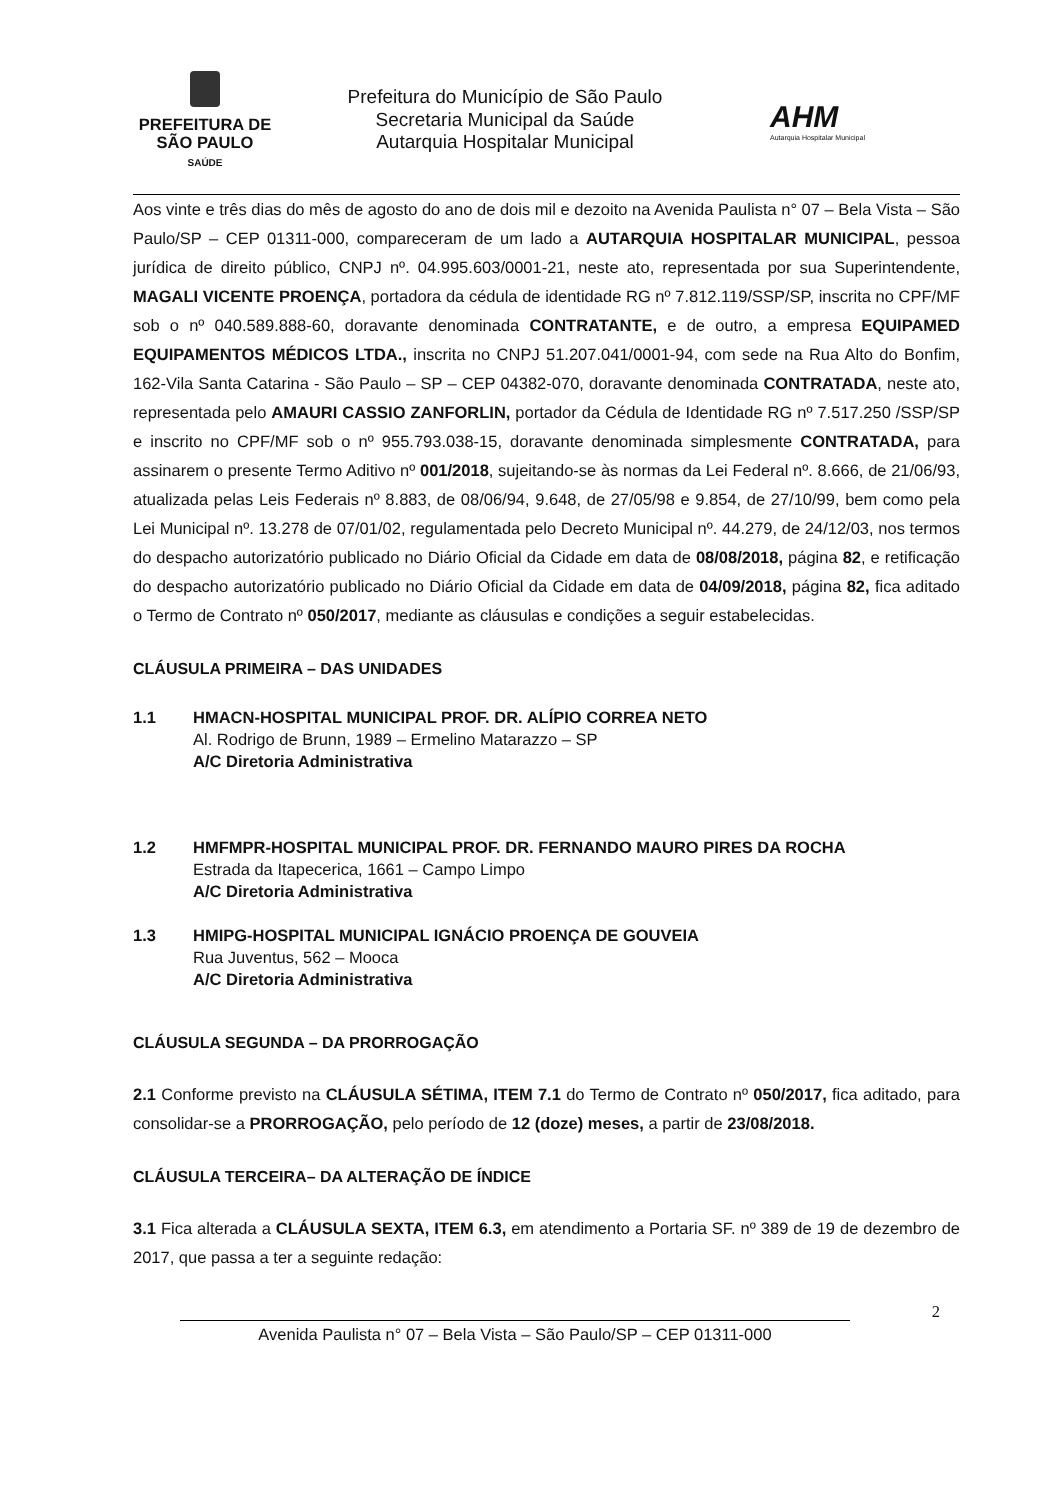PREFEITURA DE
SÃO PAULO
SAÚDE
Prefeitura do Município de São Paulo
Secretaria Municipal da Saúde
Autarquia Hospitalar Municipal
AHM
Autarquia Hospitalar Municipal
Aos vinte e três dias do mês de agosto do ano de dois mil e dezoito na Avenida Paulista n° 07 – Bela Vista – São Paulo/SP – CEP 01311-000, compareceram de um lado a AUTARQUIA HOSPITALAR MUNICIPAL, pessoa jurídica de direito público, CNPJ nº. 04.995.603/0001-21, neste ato, representada por sua Superintendente, MAGALI VICENTE PROENÇA, portadora da cédula de identidade RG nº 7.812.119/SSP/SP, inscrita no CPF/MF sob o nº 040.589.888-60, doravante denominada CONTRATANTE, e de outro, a empresa EQUIPAMED EQUIPAMENTOS MÉDICOS LTDA., inscrita no CNPJ 51.207.041/0001-94, com sede na Rua Alto do Bonfim, 162-Vila Santa Catarina - São Paulo – SP – CEP 04382-070, doravante denominada CONTRATADA, neste ato, representada pelo AMAURI CASSIO ZANFORLIN, portador da Cédula de Identidade RG nº 7.517.250 /SSP/SP e inscrito no CPF/MF sob o nº 955.793.038-15, doravante denominada simplesmente CONTRATADA, para assinarem o presente Termo Aditivo nº 001/2018, sujeitando-se às normas da Lei Federal nº. 8.666, de 21/06/93, atualizada pelas Leis Federais nº 8.883, de 08/06/94, 9.648, de 27/05/98 e 9.854, de 27/10/99, bem como pela Lei Municipal nº. 13.278 de 07/01/02, regulamentada pelo Decreto Municipal nº. 44.279, de 24/12/03, nos termos do despacho autorizatório publicado no Diário Oficial da Cidade em data de 08/08/2018, página 82, e retificação do despacho autorizatório publicado no Diário Oficial da Cidade em data de 04/09/2018, página 82, fica aditado o Termo de Contrato nº 050/2017, mediante as cláusulas e condições a seguir estabelecidas.
CLÁUSULA PRIMEIRA – DAS UNIDADES
1.1 HMACN-HOSPITAL MUNICIPAL PROF. DR. ALÍPIO CORREA NETO
Al. Rodrigo de Brunn, 1989 – Ermelino Matarazzo – SP
A/C Diretoria Administrativa
1.2 HMFMPR-HOSPITAL MUNICIPAL PROF. DR. FERNANDO MAURO PIRES DA ROCHA
Estrada da Itapecerica, 1661 – Campo Limpo
A/C Diretoria Administrativa
1.3 HMIPG-HOSPITAL MUNICIPAL IGNÁCIO PROENÇA DE GOUVEIA
Rua Juventus, 562 – Mooca
A/C Diretoria Administrativa
CLÁUSULA SEGUNDA – DA PRORROGAÇÃO
2.1 Conforme previsto na CLÁUSULA SÉTIMA, ITEM 7.1 do Termo de Contrato nº 050/2017, fica aditado, para consolidar-se a PRORROGAÇÃO, pelo período de 12 (doze) meses, a partir de 23/08/2018.
CLÁUSULA TERCEIRA– DA ALTERAÇÃO DE ÍNDICE
3.1 Fica alterada a CLÁUSULA SEXTA, ITEM 6.3, em atendimento a Portaria SF. nº 389 de 19 de dezembro de 2017, que passa a ter a seguinte redação:
Avenida Paulista n° 07 – Bela Vista – São Paulo/SP – CEP 01311-000
2